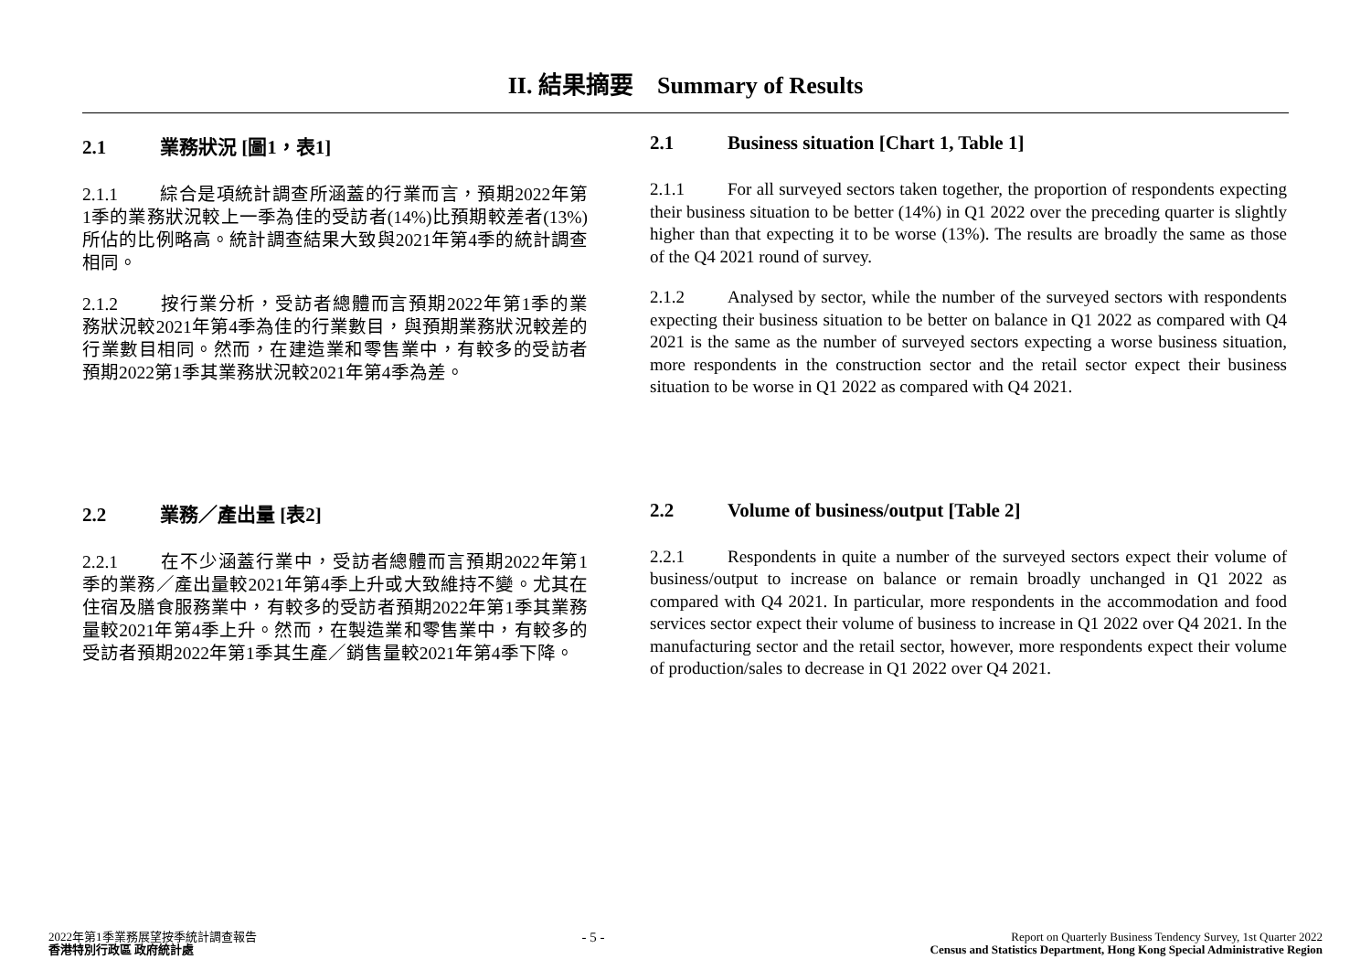II. 結果摘要 Summary of Results
2.1 業務狀況 [圖1，表1]
2.1.1 綜合是項統計調查所涵蓋的行業而言，預期2022年第1季的業務狀況較上一季為佳的受訪者(14%)比預期較差者(13%)所佔的比例略高。統計調查結果大致與2021年第4季的統計調查相同。
2.1.2 按行業分析，受訪者總體而言預期2022年第1季的業務狀況較2021年第4季為佳的行業數目，與預期業務狀況較差的行業數目相同。然而，在建造業和零售業中，有較多的受訪者預期2022第1季其業務狀況較2021年第4季為差。
2.1 Business situation [Chart 1, Table 1]
2.1.1 For all surveyed sectors taken together, the proportion of respondents expecting their business situation to be better (14%) in Q1 2022 over the preceding quarter is slightly higher than that expecting it to be worse (13%). The results are broadly the same as those of the Q4 2021 round of survey.
2.1.2 Analysed by sector, while the number of the surveyed sectors with respondents expecting their business situation to be better on balance in Q1 2022 as compared with Q4 2021 is the same as the number of surveyed sectors expecting a worse business situation, more respondents in the construction sector and the retail sector expect their business situation to be worse in Q1 2022 as compared with Q4 2021.
2.2 業務／產出量 [表2]
2.2.1 在不少涵蓋行業中，受訪者總體而言預期2022年第1季的業務／產出量較2021年第4季上升或大致維持不變。尤其在住宿及膳食服務業中，有較多的受訪者預期2022年第1季其業務量較2021年第4季上升。然而，在製造業和零售業中，有較多的受訪者預期2022年第1季其生產／銷售量較2021年第4季下降。
2.2 Volume of business/output [Table 2]
2.2.1 Respondents in quite a number of the surveyed sectors expect their volume of business/output to increase on balance or remain broadly unchanged in Q1 2022 as compared with Q4 2021. In particular, more respondents in the accommodation and food services sector expect their volume of business to increase in Q1 2022 over Q4 2021. In the manufacturing sector and the retail sector, however, more respondents expect their volume of production/sales to decrease in Q1 2022 over Q4 2021.
2022年第1季業務展望按季統計調查報告
香港特別行政區 政府統計處
- 5 -
Report on Quarterly Business Tendency Survey, 1st Quarter 2022
Census and Statistics Department, Hong Kong Special Administrative Region